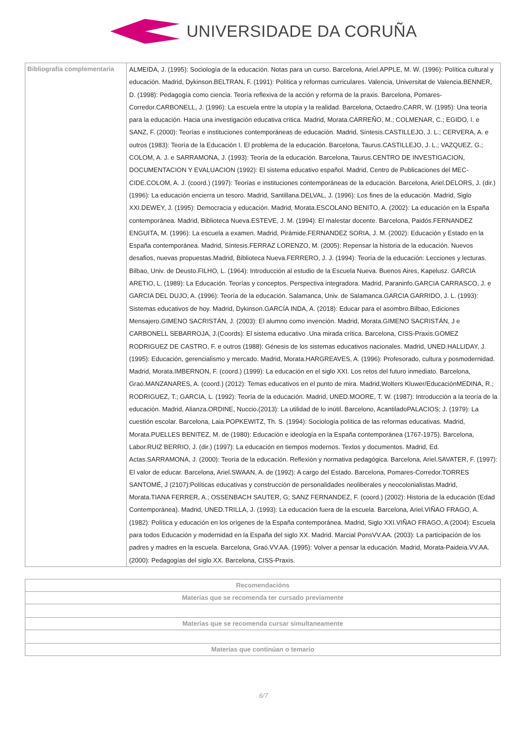UNIVERSIDADE DA CORUÑA
| Bibliografía complementaria | ALMEIDA, J. (1995): Sociología de la educación. Notas para un curso. Barcelona, Ariel.APPLE, M. W. (1996): Política cultural y educación. Madrid, Dykinson.BELTRAN, F. (1991): Política y reformas curriculares. Valencia, Universitat de Valencia.BENNER, D. (1998): Pedagogía como ciencia. Teoría reflexiva de la acción y reforma de la praxis. Barcelona, Pomares-Corredor.CARBONELL, J. (1996): La escuela entre la utopía y la realidad. Barcelona, Octaedro.CARR, W. (1995): Una teoría para la educación. Hacia una investigación educativa crítica. Madrid, Morata.CARREÑO, M.; COLMENAR, C.; EGIDO, I. e SANZ, F. (2000): Teorías e instituciones contemporáneas de educación. Madrid, Síntesis.CASTILLEJO, J. L.; CERVERA, A. e outros (1983): Teoría de la Educación I. El problema de la educación. Barcelona, Taurus.CASTILLEJO, J. L.; VAZQUEZ, G.; COLOM, A. J. e SARRAMONA, J. (1993): Teoría de la educación. Barcelona, Taurus.CENTRO DE INVESTIGACION, DOCUMENTACION Y EVALUACION (1992): El sistema educativo español. Madrid, Centro de Publicaciones del MEC-CIDE.COLOM, A. J. (coord.) (1997): Teorías e instituciones contemporáneas de la educación. Barcelona, Ariel.DELORS, J. (dir.) (1996): La educación encierra un tesoro. Madrid, Santillana.DELVAL, J. (1996): Los fines de la educación. Madrid, Siglo XXI.DEWEY, J. (1995): Democracia y educación. Madrid, Morata.ESCOLANO BENITO, A. (2002): La educación en la España contemporánea. Madrid, Biblioteca Nueva.ESTEVE, J. M. (1994): El malestar docente. Barcelona, Paidós.FERNANDEZ ENGUITA, M. (1996): La escuela a examen. Madrid, Pirámide.FERNANDEZ SORIA, J. M. (2002): Educación y Estado en la España contemporánea. Madrid, Síntesis.FERRAZ LORENZO, M. (2005): Repensar la historia de la educación. Nuevos desafios, nuevas propuestas.Madrid, Biblioteca Nueva.FERRERO, J. J. (1994): Teoría de la educación: Lecciones y lecturas. Bilbao, Univ. de Deusto.FILHO, L. (1964): Introducción al estudio de la Escuela Nueva. Buenos Aires, Kapelusz. GARCIA ARETIO, L. (1989): La Educación. Teorías y conceptos. Perspectiva integradora. Madrid, Paraninfo.GARCIA CARRASCO, J. e GARCIA DEL DUJO, A. (1996): Teoría de la educación. Salamanca, Univ. de Salamanca.GARCIA GARRIDO, J. L. (1993): Sistemas educativos de hoy. Madrid, Dykinson.GARCÍA INDA, A. (2018): Educar para el asombro.Bilbao, Ediciones Mensajero.GIMENO SACRISTÁN, J. (2003): El alumno como invención. Madrid, Morata.GIMENO SACRISTÁN, J e CARBONELL SEBARROJA, J.(Coords): El sistema educativo .Una mirada crítica. Barcelona, CISS-Praxis.GOMEZ RODRIGUEZ DE CASTRO, F. e outros (1988): Génesis de los sistemas educativos nacionales. Madrid, UNED.HALLIDAY, J. (1995): Educación, gerencialismo y mercado. Madrid, Morata.HARGREAVES, A. (1996): Profesorado, cultura y posmodernidad. Madrid, Morata.IMBERNON, F. (coord.) (1999): La educación en el siglo XXI. Los retos del futuro inmediato. Barcelona, Graó.MANZANARES, A. (coord.) (2012): Temas educativos en el punto de mira. Madrid,Wolters Kluwer/EducaciónMEDINA, R.; RODRIGUEZ, T.; GARCIA, L. (1992): Teoría de la educación. Madrid, UNED.MOORE, T. W. (1987): Introducción a la teoría de la educación. Madrid, Alianza.ORDINE, Nuccio.(2013): La utilidad de lo inútil. Barcelono, AcantiladoPALACIOS; J. (1979): La cuestión escolar. Barcelona, Laia.POPKEWITZ, Th. S. (1994): Sociología política de las reformas educativas. Madrid, Morata.PUELLES BENITEZ, M. de (1980): Educación e ideología en la España contemporánea (1767-1975). Barcelona, Labor.RUIZ BERRIO, J. (dir.) (1997): La educación en tiempos modernos. Textos y documentos. Madrid, Ed. Actas.SARRAMONA, J. (2000): Teoría de la educación. Reflexión y normativa pedagógica. Barcelona, Ariel.SAVATER, F. (1997): El valor de educar. Barcelona, Ariel.SWAAN, A. de (1992): A cargo del Estado. Barcelona, Pomares-Corredor.TORRES SANTOMÉ, J (2107):Políticas educativas y construcción de personalidades neoliberales y neocolonialistas.Madrid, Morata.TIANA FERRER, A.; OSSENBACH SAUTER, G; SANZ FERNANDEZ, F. (coord.) (2002): Historia de la educación (Edad Contemporánea). Madrid, UNED.TRILLA, J. (1993): La educación fuera de la escuela. Barcelona, Ariel.VIÑAO FRAGO, A. (1982): Política y educación en los orígenes de la España contemporánea. Madrid, Siglo XXI.VIÑAO FRAGO, A (2004): Escuela para todos Educación y modernidad en la España del siglo XX. Madrid. Marcial PonsVV.AA. (2003): La participación de los padres y madres en la escuela. Barcelona, Graó.VV.AA. (1995): Volver a pensar la educación. Madrid, Morata-Paideia.VV.AA. (2000): Pedagogías del siglo XX. Barcelona, CISS-Praxis. |
| Recomendacións |
| --- |
| Materias que se recomenda ter cursado previamente |
| Materias que se recomenda cursar simultaneamente |
| Materias que continúan o temario |
6/7